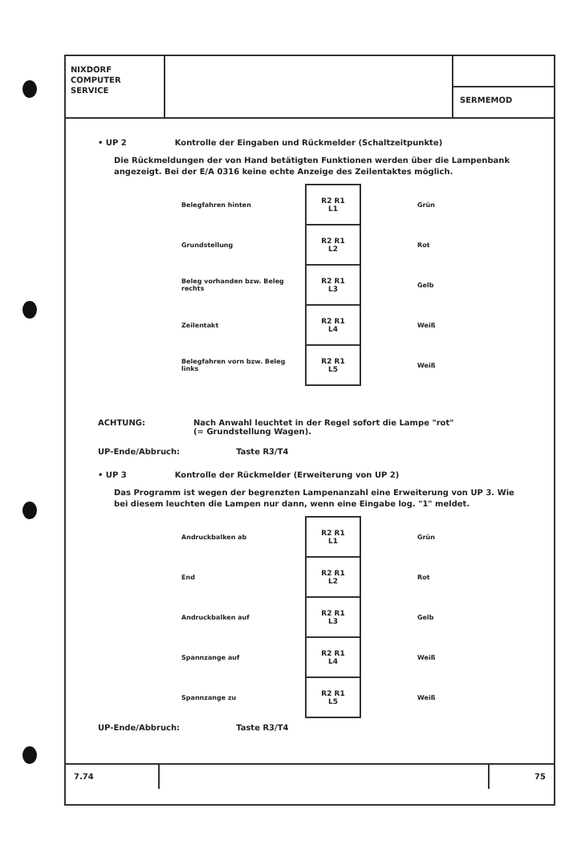NIXDORF
COMPUTER
SERVICE
SERMEMOD
• UP 2 Kontrolle der Eingaben und Rückmelder (Schaltzeitpunkte)
Die Rückmeldungen der von Hand betätigten Funktionen werden über die Lampenbank angezeigt. Bei der E/A 0316 keine echte Anzeige des Zeilentaktes möglich.
| Belegfahren hinten | R2 R1 L1 | Grün |
| Grundstellung | R2 R1 L2 | Rot |
| Beleg vorhanden bzw. Beleg rechts | R2 R1 L3 | Gelb |
| Zeilentakt | R2 R1 L4 | Weiß |
| Belegfahren vorn bzw. Beleg links | R2 R1 L5 | Weiß |
ACHTUNG: Nach Anwahl leuchtet in der Regel sofort die Lampe "rot"
(= Grundstellung Wagen).
UP-Ende/Abbruch: Taste R3/T4
• UP 3 Kontrolle der Rückmelder (Erweiterung von UP 2)
Das Programm ist wegen der begrenzten Lampenanzahl eine Erweiterung von UP 3. Wie bei diesem leuchten die Lampen nur dann, wenn eine Eingabe log. "1" meldet.
| Andruckbalken ab | R2 R1 L1 | Grün |
| End | R2 R1 L2 | Rot |
| Andruckbalken auf | R2 R1 L3 | Gelb |
| Spannzange auf | R2 R1 L4 | Weiß |
| Spannzange zu | R2 R1 L5 | Weiß |
UP-Ende/Abbruch: Taste R3/T4
7.74 75